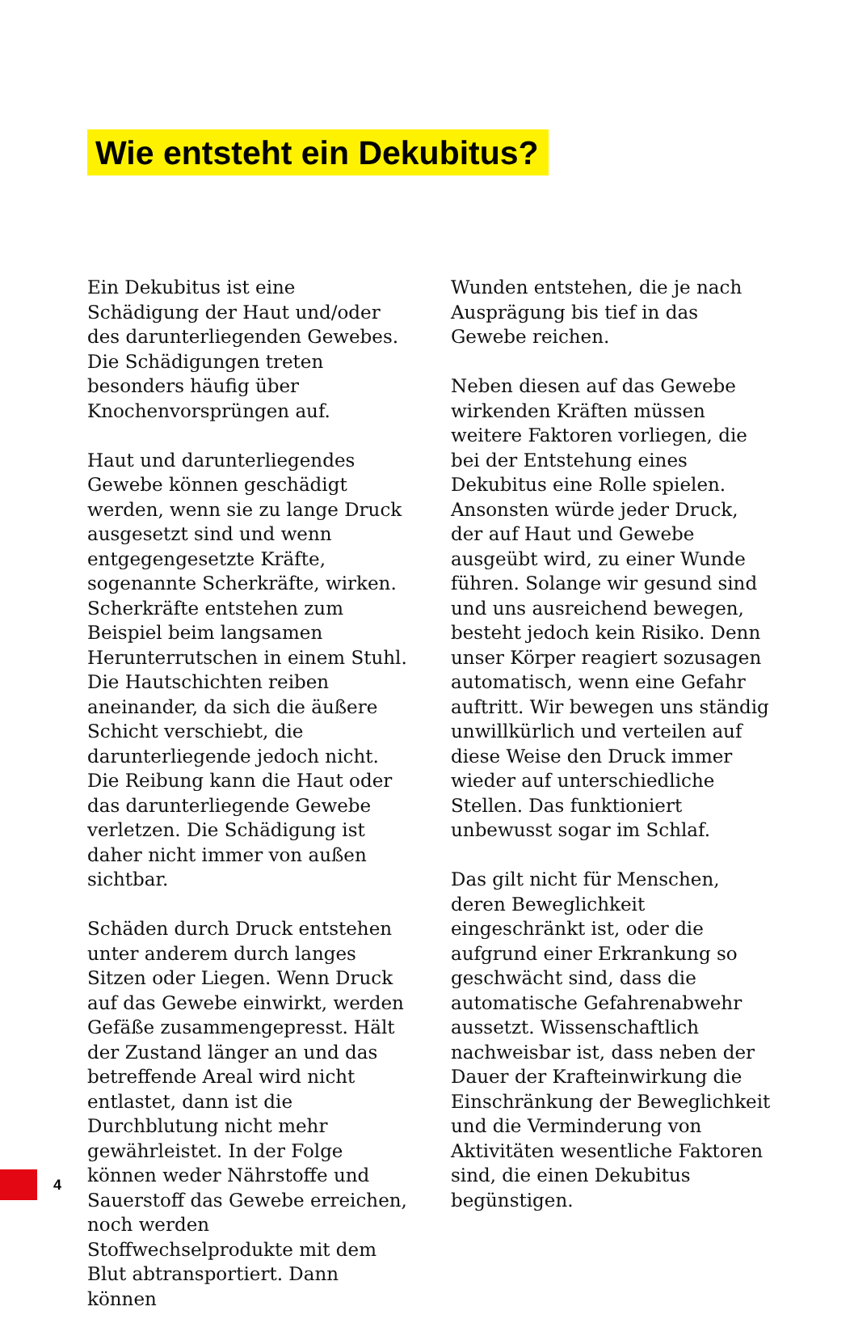Wie entsteht ein Dekubitus?
Ein Dekubitus ist eine Schädigung der Haut und/oder des darunterliegenden Gewebes. Die Schädigungen treten besonders häufig über Knochenvorsprüngen auf.
Haut und darunterliegendes Gewebe können geschädigt werden, wenn sie zu lange Druck ausgesetzt sind und wenn entgegengesetzte Kräfte, sogenannte Scherkräfte, wirken. Scherkräfte entstehen zum Beispiel beim langsamen Herunterrutschen in einem Stuhl. Die Hautschichten reiben aneinander, da sich die äußere Schicht verschiebt, die darunterliegende jedoch nicht. Die Reibung kann die Haut oder das darunterliegende Gewebe verletzen. Die Schädigung ist daher nicht immer von außen sichtbar.
Schäden durch Druck entstehen unter anderem durch langes Sitzen oder Liegen. Wenn Druck auf das Gewebe einwirkt, werden Gefäße zusammengepresst. Hält der Zustand länger an und das betreffende Areal wird nicht entlastet, dann ist die Durchblutung nicht mehr gewährleistet. In der Folge können weder Nährstoffe und Sauerstoff das Gewebe erreichen, noch werden Stoffwechselprodukte mit dem Blut abtransportiert. Dann können
Wunden entstehen, die je nach Ausprägung bis tief in das Gewebe reichen.
Neben diesen auf das Gewebe wirkenden Kräften müssen weitere Faktoren vorliegen, die bei der Entstehung eines Dekubitus eine Rolle spielen. Ansonsten würde jeder Druck, der auf Haut und Gewebe ausgeübt wird, zu einer Wunde führen. Solange wir gesund sind und uns ausreichend bewegen, besteht jedoch kein Risiko. Denn unser Körper reagiert sozusagen automatisch, wenn eine Gefahr auftritt. Wir bewegen uns ständig unwillkürlich und verteilen auf diese Weise den Druck immer wieder auf unterschiedliche Stellen. Das funktioniert unbewusst sogar im Schlaf.
Das gilt nicht für Menschen, deren Beweglichkeit eingeschränkt ist, oder die aufgrund einer Erkrankung so geschwächt sind, dass die automatische Gefahrenabwehr aussetzt. Wissenschaftlich nachweisbar ist, dass neben der Dauer der Krafteinwirkung die Einschränkung der Beweglichkeit und die Verminderung von Aktivitäten wesentliche Faktoren sind, die einen Dekubitus begünstigen.
4